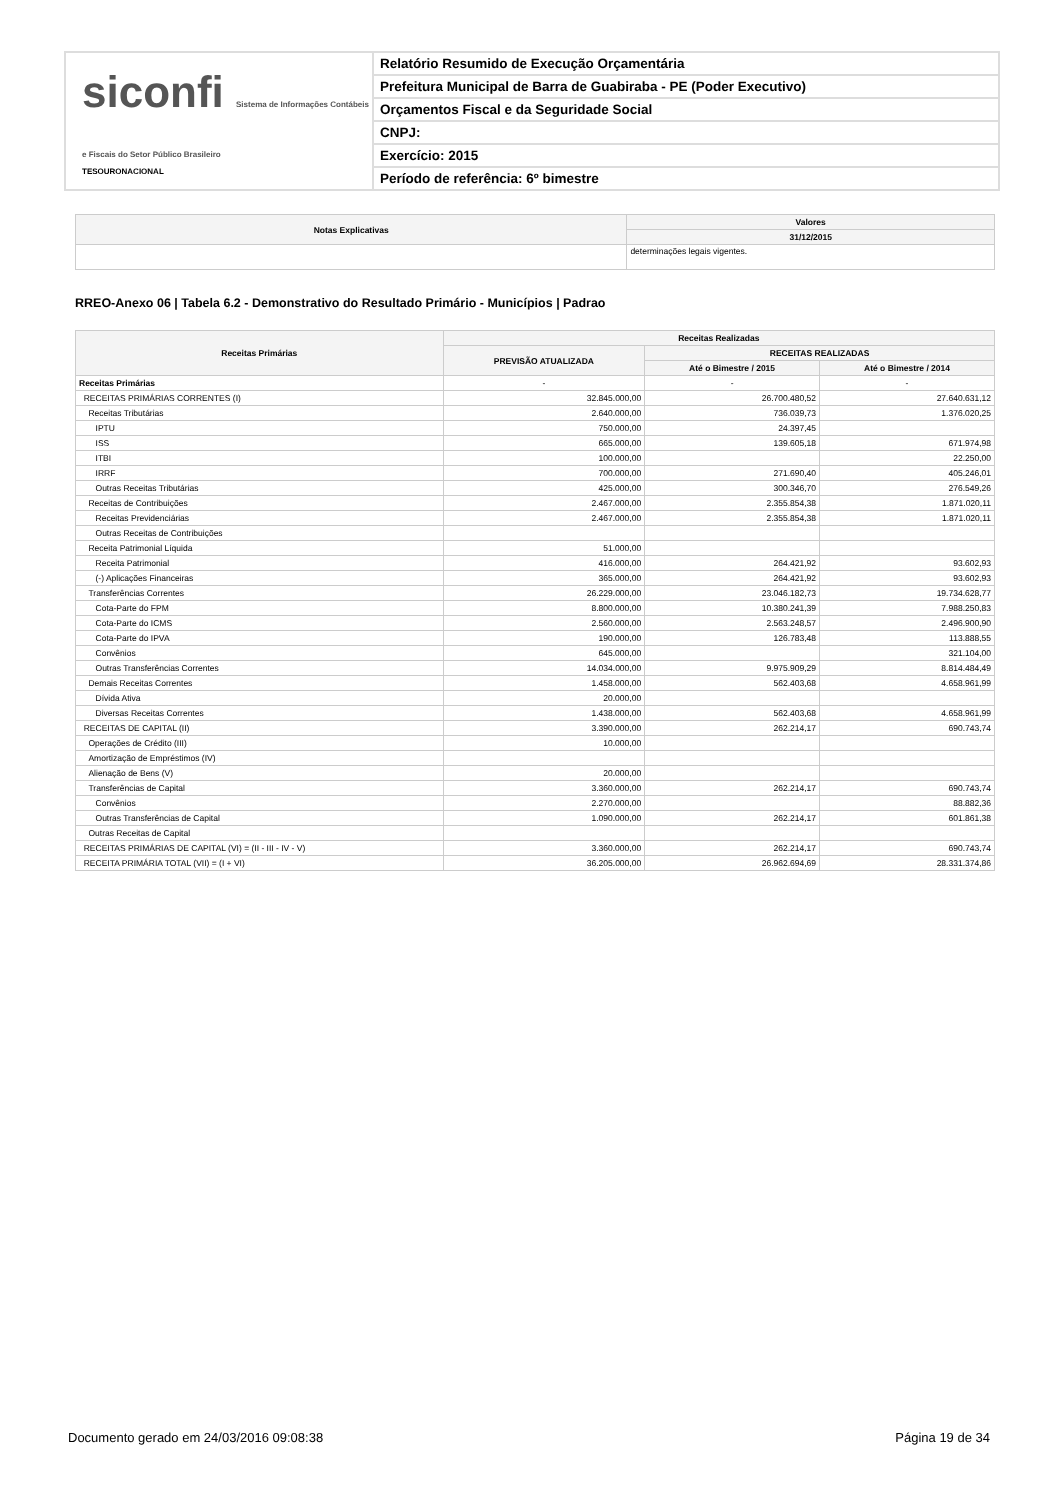siconfi Sistema de Informações Contábeis e Fiscais do Setor Público Brasileiro
TESOURONACIONAL
Relatório Resumido de Execução Orçamentária
Prefeitura Municipal de Barra de Guabiraba - PE (Poder Executivo)
Orçamentos Fiscal e da Seguridade Social
CNPJ:
Exercício: 2015
Período de referência: 6º bimestre
| Notas Explicativas | Valores |
| --- | --- |
| | 31/12/2015 |
| | determinações legais vigentes. |
RREO-Anexo 06 | Tabela 6.2 - Demonstrativo do Resultado Primário - Municípios | Padrao
| Receitas Primárias | Receitas Realizadas | | |
| --- | --- | --- | --- |
| | PREVISÃO ATUALIZADA | RECEITAS REALIZADAS | |
| | | Até o Bimestre / 2015 | Até o Bimestre / 2014 |
| Receitas Primárias | - | - | - |
| RECEITAS PRIMÁRIAS CORRENTES (I) | 32.845.000,00 | 26.700.480,52 | 27.640.631,12 |
| Receitas Tributárias | 2.640.000,00 | 736.039,73 | 1.376.020,25 |
| IPTU | 750.000,00 | 24.397,45 | |
| ISS | 665.000,00 | 139.605,18 | 671.974,98 |
| ITBI | 100.000,00 | | 22.250,00 |
| IRRF | 700.000,00 | 271.690,40 | 405.246,01 |
| Outras Receitas Tributárias | 425.000,00 | 300.346,70 | 276.549,26 |
| Receitas de Contribuições | 2.467.000,00 | 2.355.854,38 | 1.871.020,11 |
| Receitas Previdenciárias | 2.467.000,00 | 2.355.854,38 | 1.871.020,11 |
| Outras Receitas de Contribuições | | | |
| Receita Patrimonial Líquida | 51.000,00 | | |
| Receita Patrimonial | 416.000,00 | 264.421,92 | 93.602,93 |
| (-) Aplicações Financeiras | 365.000,00 | 264.421,92 | 93.602,93 |
| Transferências Correntes | 26.229.000,00 | 23.046.182,73 | 19.734.628,77 |
| Cota-Parte do FPM | 8.800.000,00 | 10.380.241,39 | 7.988.250,83 |
| Cota-Parte do ICMS | 2.560.000,00 | 2.563.248,57 | 2.496.900,90 |
| Cota-Parte do IPVA | 190.000,00 | 126.783,48 | 113.888,55 |
| Convênios | 645.000,00 | | 321.104,00 |
| Outras Transferências Correntes | 14.034.000,00 | 9.975.909,29 | 8.814.484,49 |
| Demais Receitas Correntes | 1.458.000,00 | 562.403,68 | 4.658.961,99 |
| Dívida Ativa | 20.000,00 | | |
| Diversas Receitas Correntes | 1.438.000,00 | 562.403,68 | 4.658.961,99 |
| RECEITAS DE CAPITAL (II) | 3.390.000,00 | 262.214,17 | 690.743,74 |
| Operações de Crédito (III) | 10.000,00 | | |
| Amortização de Empréstimos (IV) | | | |
| Alienação de Bens (V) | 20.000,00 | | |
| Transferências de Capital | 3.360.000,00 | 262.214,17 | 690.743,74 |
| Convênios | 2.270.000,00 | | 88.882,36 |
| Outras Transferências de Capital | 1.090.000,00 | 262.214,17 | 601.861,38 |
| Outras Receitas de Capital | | | |
| RECEITAS PRIMÁRIAS DE CAPITAL (VI) = (II - III - IV - V) | 3.360.000,00 | 262.214,17 | 690.743,74 |
| RECEITA PRIMÁRIA TOTAL (VII) = (I + VI) | 36.205.000,00 | 26.962.694,69 | 28.331.374,86 |
Documento gerado em 24/03/2016 09:08:38 Página 19 de 34